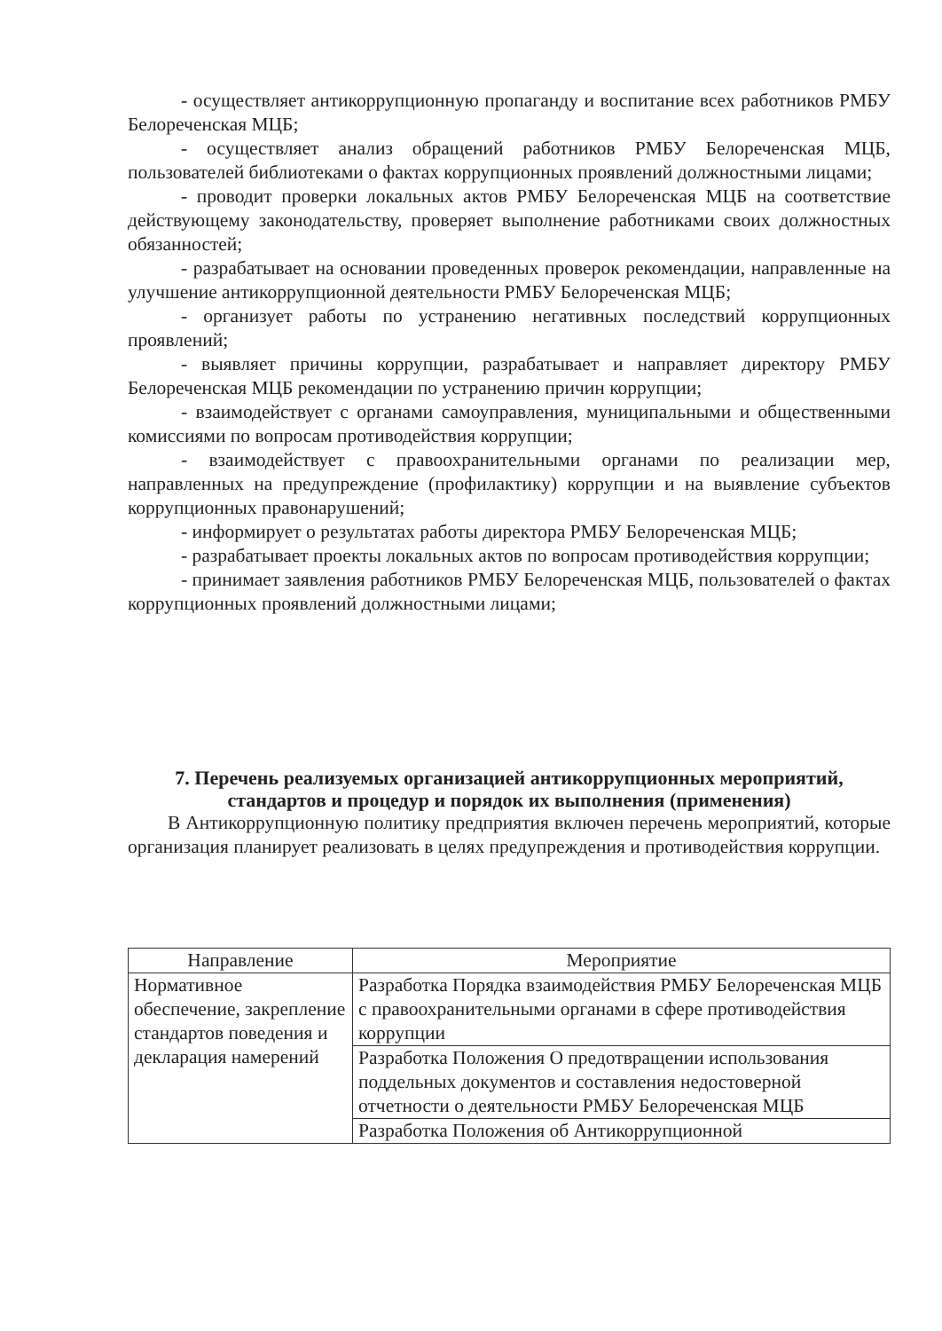- осуществляет антикоррупционную пропаганду и воспитание всех работников РМБУ Белореченская МЦБ;
- осуществляет анализ обращений работников РМБУ Белореченская МЦБ, пользователей библиотеками о фактах коррупционных проявлений должностными лицами;
- проводит проверки локальных актов РМБУ Белореченская МЦБ на соответствие действующему законодательству, проверяет выполнение работниками своих должностных обязанностей;
- разрабатывает на основании проведенных проверок рекомендации, направленные на улучшение антикоррупционной деятельности РМБУ Белореченская МЦБ;
- организует работы по устранению негативных последствий коррупционных проявлений;
- выявляет причины коррупции, разрабатывает и направляет директору РМБУ Белореченская МЦБ рекомендации по устранению причин коррупции;
- взаимодействует с органами самоуправления, муниципальными и общественными комиссиями по вопросам противодействия коррупции;
- взаимодействует с правоохранительными органами по реализации мер, направленных на предупреждение (профилактику) коррупции и на выявление субъектов коррупционных правонарушений;
- информирует о результатах работы директора РМБУ Белореченская МЦБ;
- разрабатывает проекты локальных актов по вопросам противодействия коррупции;
- принимает заявления работников РМБУ Белореченская МЦБ, пользователей о фактах коррупционных проявлений должностными лицами;
7. Перечень реализуемых организацией антикоррупционных мероприятий, стандартов и процедур и порядок их выполнения (применения)
В Антикоррупционную политику предприятия включен перечень мероприятий, которые организация планирует реализовать в целях предупреждения и противодействия коррупции.
| Направление | Мероприятие |
| --- | --- |
| Нормативное обеспечение, закрепление стандартов поведения и декларация намерений | Разработка Порядка взаимодействия РМБУ Белореченская МЦБ с правоохранительными органами в сфере противодействия коррупции |
| | Разработка Положения О предотвращении использования поддельных документов и составления недостоверной отчетности о деятельности РМБУ Белореченская МЦБ |
| | Разработка Положения об Антикоррупционной |